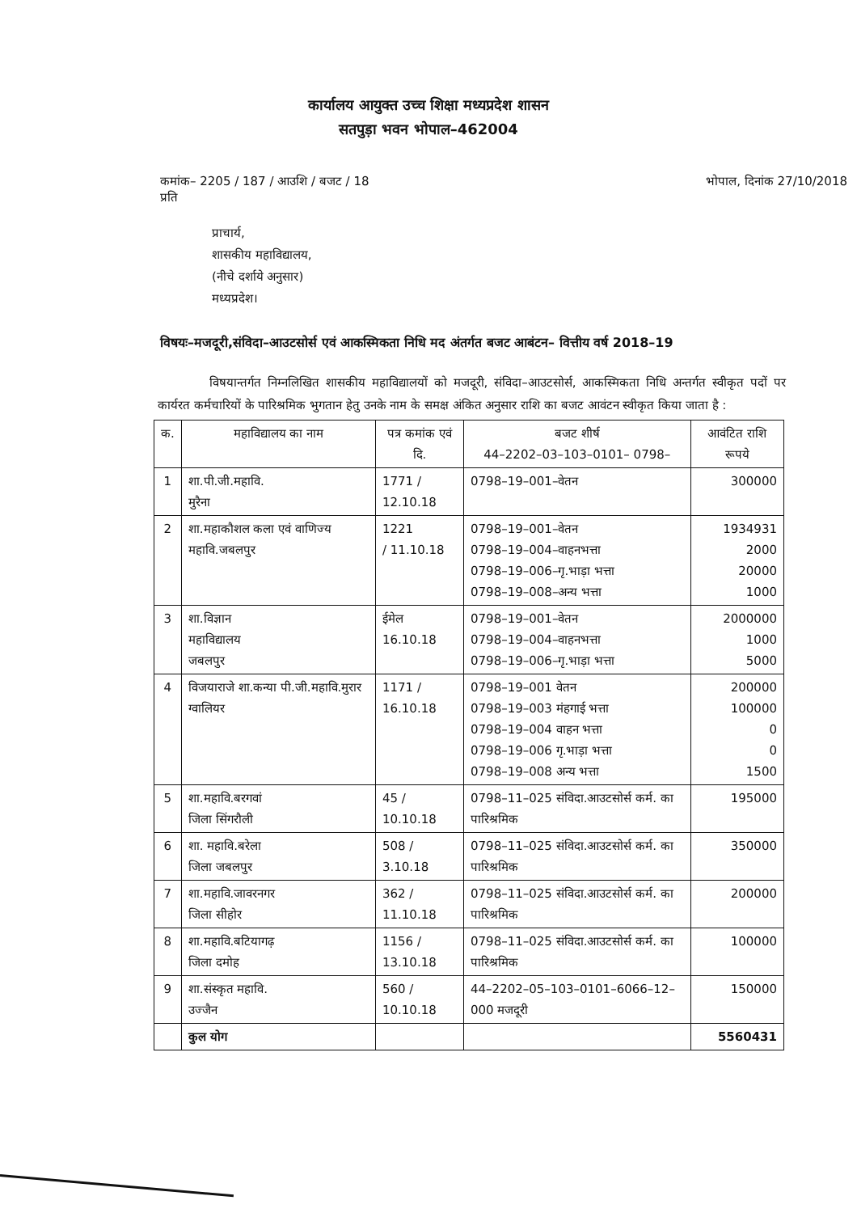कार्यालय आयुक्त उच्च शिक्षा मध्यप्रदेश शासन
सतपुड़ा भवन भोपाल–462004
कमांक– 2205 / 187 / आउशि / बजट / 18
प्रति
भोपाल, दिनांक 27/10/2018
प्राचार्य,
शासकीय महाविद्यालय,
(नीचे दर्शाये अनुसार)
मध्यप्रदेश।
विषयः–मजदूरी,संविदा–आउटसोर्स एवं आकस्मिकता निधि मद अंतर्गत बजट आबंटन– वित्तीय वर्ष 2018–19
विषयान्तर्गत निम्नलिखित शासकीय महाविद्यालयों को मजदूरी, संविदा–आउटसोर्स, आकस्मिकता निधि अन्तर्गत स्वीकृत पदों पर कार्यरत कर्मचारियों के पारिश्रमिक भुगतान हेतु उनके नाम के समक्ष अंकित अनुसार राशि का बजट आवंटन स्वीकृत किया जाता है :
| क. | महाविद्यालय का नाम | पत्र कमांक एवं दि. | बजट शीर्ष 44–2202–03–103–0101– 0798– | आवंटित राशि रूपये |
| --- | --- | --- | --- | --- |
| 1 | शा.पी.जी.महावि. मुरैना | 1771 / 12.10.18 | 0798–19–001–वेतन | 300000 |
| 2 | शा.महाकौशल कला एवं वाणिज्य महावि.जबलपुर | 1221 / 11.10.18 | 0798–19–001–वेतन 0798–19–004–वाहनभत्ता 0798–19–006–गृ.भाड़ा भत्ता 0798–19–008–अन्य भत्ता | 1934931 2000 20000 1000 |
| 3 | शा.विज्ञान महाविद्यालय जबलपुर | ईमेल 16.10.18 | 0798–19–001–वेतन 0798–19–004–वाहनभत्ता 0798–19–006–गृ.भाड़ा भत्ता | 2000000 1000 5000 |
| 4 | विजयाराजे शा.कन्या पी.जी.महावि.मुरार ग्वालियर | 1171 / 16.10.18 | 0798–19–001 वेतन 0798–19–003 मंहगाई भत्ता 0798–19–004 वाहन भत्ता 0798–19–006 गृ.भाड़ा भत्ता 0798–19–008 अन्य भत्ता | 200000 100000 0 0 1500 |
| 5 | शा.महावि.बरगवां जिला सिंगरौली | 45 / 10.10.18 | 0798–11–025 संविदा.आउटसोर्स कर्म. का पारिश्रमिक | 195000 |
| 6 | शा. महावि.बरेला जिला जबलपुर | 508 / 3.10.18 | 0798–11–025 संविदा.आउटसोर्स कर्म. का पारिश्रमिक | 350000 |
| 7 | शा.महावि.जावरनगर जिला सीहोर | 362 / 11.10.18 | 0798–11–025 संविदा.आउटसोर्स कर्म. का पारिश्रमिक | 200000 |
| 8 | शा.महावि.बटियागढ़ जिला दमोह | 1156 / 13.10.18 | 0798–11–025 संविदा.आउटसोर्स कर्म. का पारिश्रमिक | 100000 |
| 9 | शा.संस्कृत महावि. उज्जैन | 560 / 10.10.18 | 44–2202–05–103–0101–6066–12–000 मजदूरी | 150000 |
| | कुल योग | | | 5560431 |